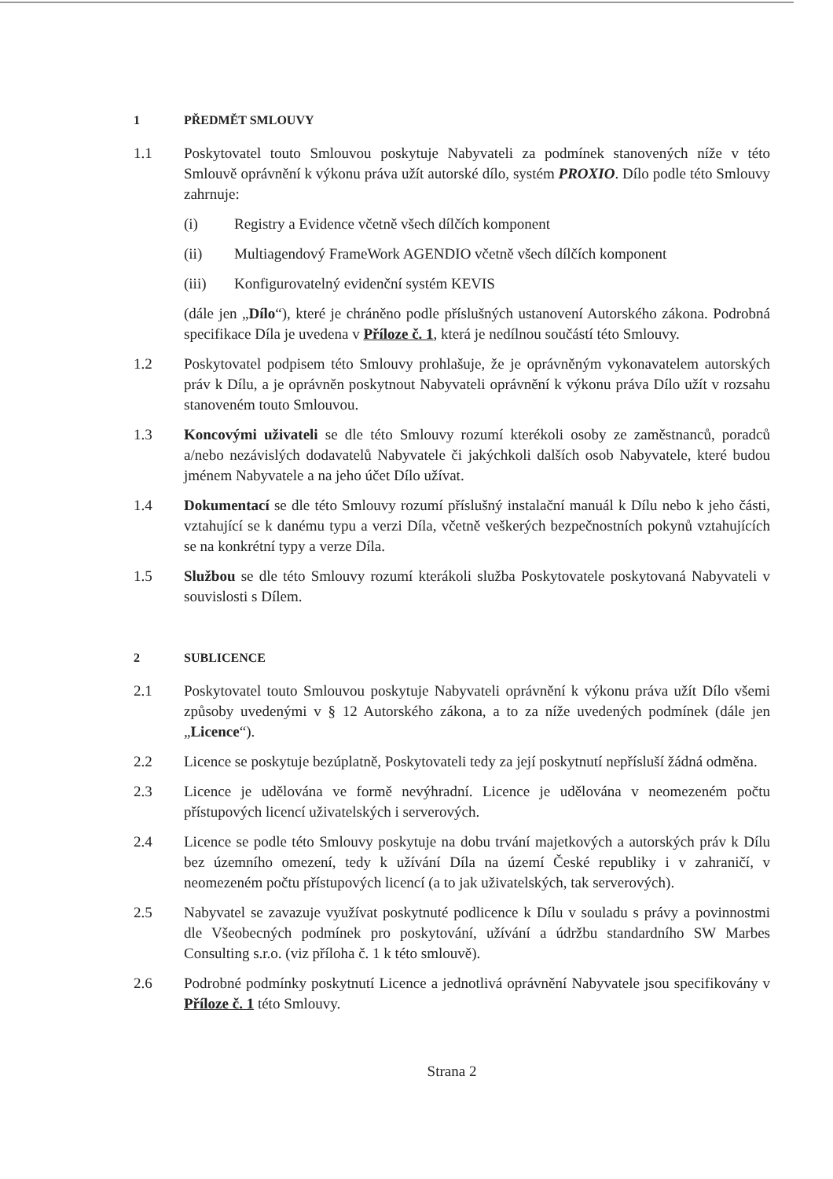1 PŘEDMĚT SMLOUVY
1.1 Poskytovatel touto Smlouvou poskytuje Nabyvateli za podmínek stanovených níže v této Smlouvě oprávnění k výkonu práva užít autorské dílo, systém PROXIO. Dílo podle této Smlouvy zahrnuje:
(i) Registry a Evidence včetně všech dílčích komponent
(ii) Multiagendový FrameWork AGENDIO včetně všech dílčích komponent
(iii) Konfigurovatelný evidenční systém KEVIS
(dále jen „Dílo“), které je chráněno podle příslušných ustanovení Autorského zákona. Podrobná specifikace Díla je uvedena v Příloze č. 1, která je nedílnou součástí této Smlouvy.
1.2 Poskytovatel podpisem této Smlouvy prohlašuje, že je oprávněným vykonavatelem autorských práv k Dílu, a je oprávněn poskytnout Nabyvateli oprávnění k výkonu práva Dílo užít v rozsahu stanoveném touto Smlouvou.
1.3 Koncovými uživateli se dle této Smlouvy rozumí kterékoli osoby ze zaměstnanců, poradců a/nebo nezávislých dodavatelů Nabyvatele či jakýchkoli dalších osob Nabyvatele, které budou jménem Nabyvatele a na jeho účet Dílo užívat.
1.4 Dokumentací se dle této Smlouvy rozumí příslušný instalační manuál k Dílu nebo k jeho části, vztahující se k danému typu a verzi Díla, včetně veškerých bezpečnostních pokynů vztahujících se na konkrétní typy a verze Díla.
1.5 Službou se dle této Smlouvy rozumí kterákoli služba Poskytovatele poskytovaná Nabyvateli v souvislosti s Dílem.
2 SUBLICENCE
2.1 Poskytovatel touto Smlouvou poskytuje Nabyvateli oprávnění k výkonu práva užít Dílo všemi způsoby uvedenými v § 12 Autorského zákona, a to za níže uvedených podmínek (dále jen „Licence“).
2.2 Licence se poskytuje bezúplatně, Poskytovateli tedy za její poskytnutí nepřísluší žádná odměna.
2.3 Licence je udělována ve formě nevýhradní. Licence je udělována v neomezeném počtu přístupových licencí uživatelských i serverových.
2.4 Licence se podle této Smlouvy poskytuje na dobu trvání majetkových a autorských práv k Dílu bez územního omezení, tedy k užívání Díla na území České republiky i v zahraničí, v neomezeném počtu přístupových licencí (a to jak uživatelských, tak serverových).
2.5 Nabyvatel se zavazuje využívat poskytnuté podlicence k Dílu v souladu s právy a povinnostmi dle Všeobecných podmínek pro poskytování, užívání a údržbu standardního SW Marbes Consulting s.r.o. (viz příloha č. 1 k této smlouvě).
2.6 Podrobné podmínky poskytnutí Licence a jednotlivá oprávnění Nabyvatele jsou specifikovány v Příloze č. 1 této Smlouvy.
Strana 2